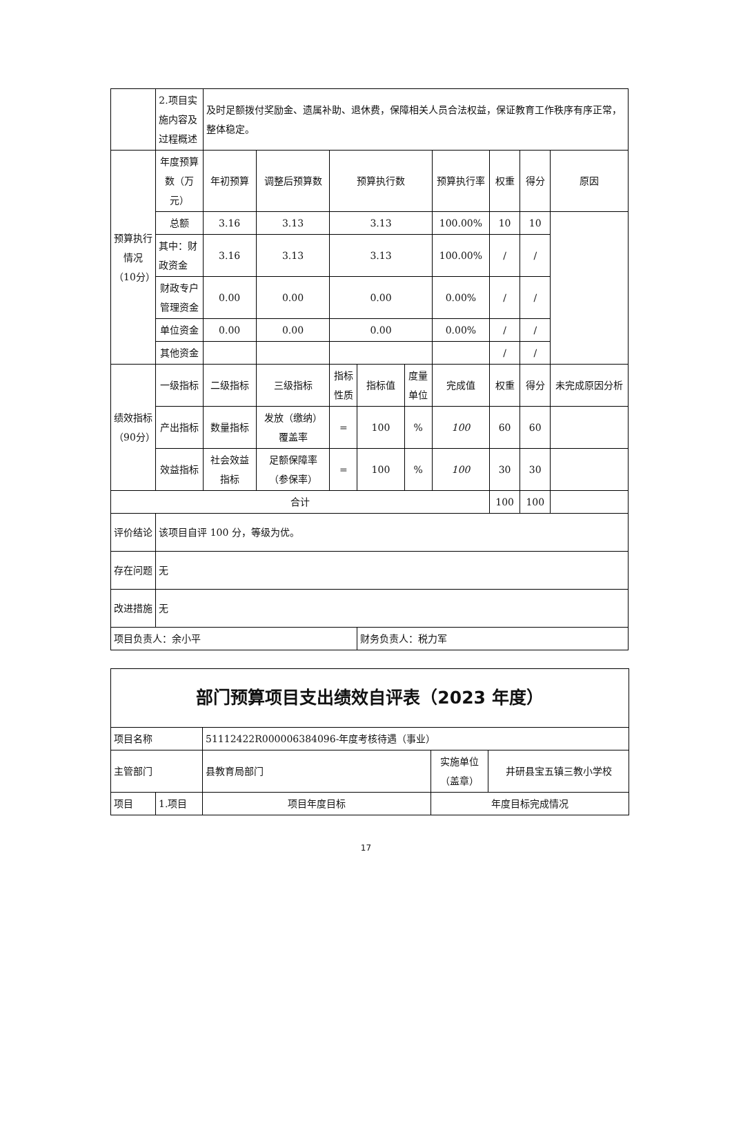| | 2.项目实施内容及过程概述 | 及时足额拨付奖励金、遗属补助、退休费，保障相关人员合法权益，保证教育工作秩序有序正常，整体稳定。 | | | | | | | | |
| 预算执行情况（10分） | 年度预算数（万元） | 年初预算 | 调整后预算数 | 预算执行数 | | | 预算执行率 | 权重 | 得分 | 原因 |
| | 总额 | 3.16 | 3.13 | 3.13 | | | 100.00% | 10 | 10 | |
| | 其中：财政资金 | 3.16 | 3.13 | 3.13 | | | 100.00% | / | / | |
| | 财政专户管理资金 | 0.00 | 0.00 | 0.00 | | | 0.00% | / | / | |
| | 单位资金 | 0.00 | 0.00 | 0.00 | | | 0.00% | / | / | |
| | 其他资金 | | | | | | | / | / | |
| 绩效指标（90分） | 一级指标 | 二级指标 | 三级指标 | 指标性质 | 指标值 | 度量单位 | 完成值 | 权重 | 得分 | 未完成原因分析 |
| | 产出指标 | 数量指标 | 发放（缴纳）覆盖率 | = | 100 | % | 100 | 60 | 60 | |
| | 效益指标 | 社会效益指标 | 足额保障率（参保率） | = | 100 | % | 100 | 30 | 30 | |
| 合计 | | | | | | | | 100 | 100 | |
| 评价结论 | 该项目自评 100 分，等级为优。 | | | | | | | | | |
| 存在问题 | 无 | | | | | | | | | |
| 改进措施 | 无 | | | | | | | | | |
| 项目负责人：余小平 | | | | | 财务负责人：税力军 | | | | | |
| 部门预算项目支出绩效自评表（2023 年度） | | | | |
| 项目名称 | | 51112422R000006384096-年度考核待遇（事业） | | |
| 主管部门 | | 县教育局部门 | 实施单位（盖章） | 井研县宝五镇三教小学校 |
| 项目 | 1.项目 | 项目年度目标 | 年度目标完成情况 | |
17